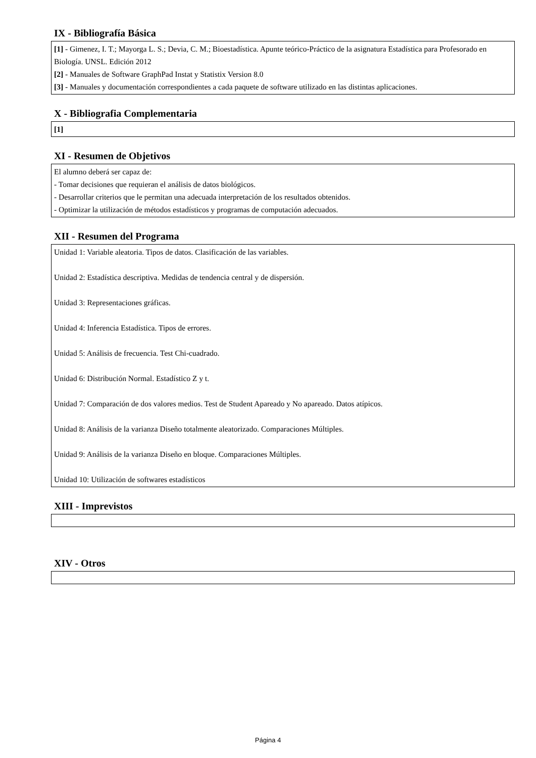IX - Bibliografía Básica
[1] - Gimenez, I. T.; Mayorga L. S.; Devia, C. M.; Bioestadística. Apunte teórico-Práctico de la asignatura Estadística para Profesorado en Biología. UNSL. Edición 2012
[2] - Manuales de Software GraphPad Instat y Statistix Version 8.0
[3] - Manuales y documentación correspondientes a cada paquete de software utilizado en las distintas aplicaciones.
X - Bibliografia Complementaria
[1]
XI - Resumen de Objetivos
El alumno deberá ser capaz de:
- Tomar decisiones que requieran el análisis de datos biológicos.
- Desarrollar criterios que le permitan una adecuada interpretación de los resultados obtenidos.
- Optimizar la utilización de métodos estadísticos y programas de computación adecuados.
XII - Resumen del Programa
Unidad 1: Variable aleatoria. Tipos de datos. Clasificación de las variables.
Unidad 2: Estadística descriptiva. Medidas de tendencia central y de dispersión.
Unidad 3: Representaciones gráficas.
Unidad 4: Inferencia Estadística. Tipos de errores.
Unidad 5: Análisis de frecuencia. Test Chi-cuadrado.
Unidad 6: Distribución Normal. Estadístico Z y t.
Unidad 7: Comparación de dos valores medios. Test de Student Apareado y No apareado. Datos atípicos.
Unidad 8: Análisis de la varianza Diseño totalmente aleatorizado. Comparaciones Múltiples.
Unidad 9: Análisis de la varianza Diseño en bloque. Comparaciones Múltiples.
Unidad 10: Utilización de softwares estadísticos
XIII - Imprevistos
XIV - Otros
Página 4